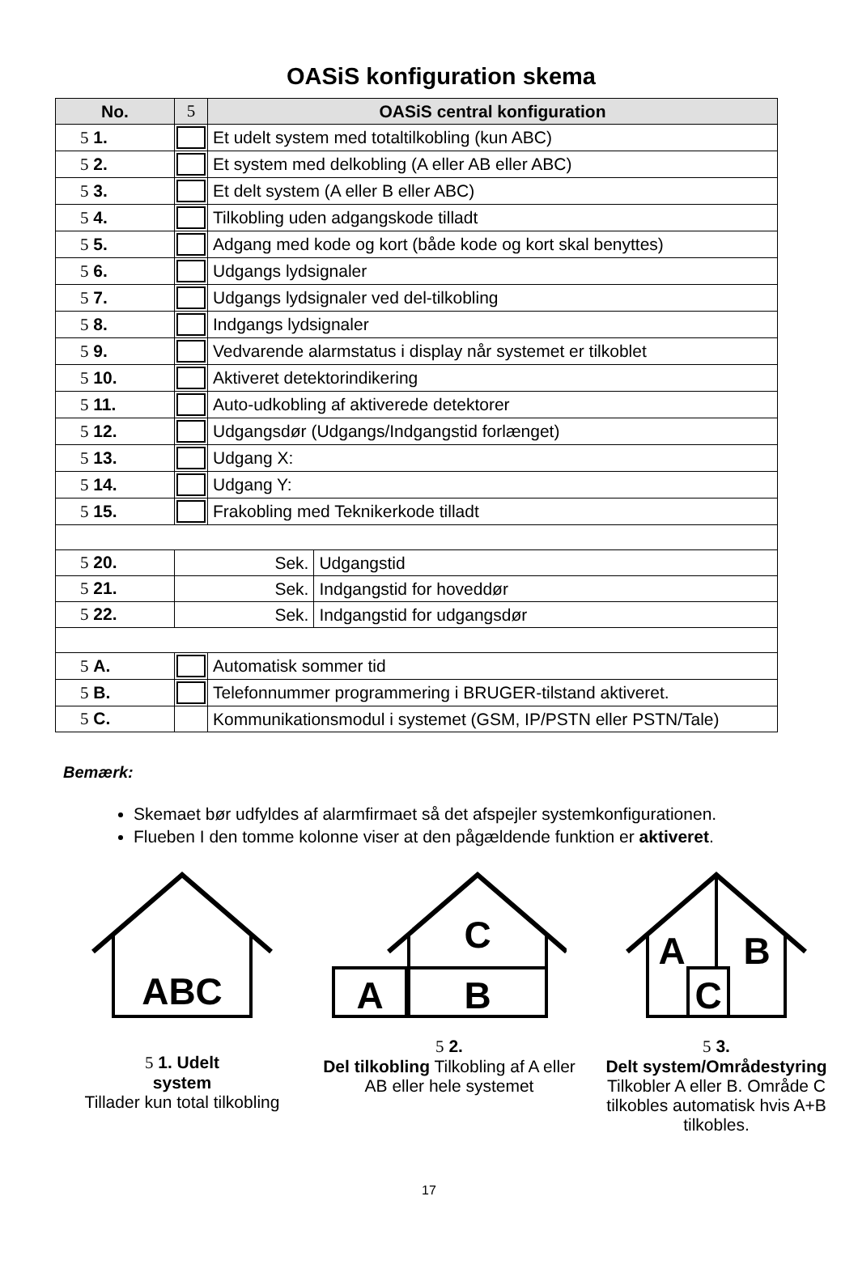OASiS konfiguration skema
| No. | 5 | OASiS central konfiguration | |
| --- | --- | --- | --- |
| 5 1. | | Et udelt system med totaltilkobling (kun ABC) | |
| 5 2. | | Et system med delkobling (A eller AB eller ABC) | |
| 5 3. | | Et delt system (A eller B eller ABC) | |
| 5 4. | | Tilkobling uden adgangskode tilladt | |
| 5 5. | | Adgang med kode og kort (både kode og kort skal benyttes) | |
| 5 6. | | Udgangs lydsignaler | |
| 5 7. | | Udgangs lydsignaler ved del-tilkobling | |
| 5 8. | | Indgangs lydsignaler | |
| 5 9. | | Vedvarende alarmstatus i display når systemet er tilkoblet | |
| 5 10. | | Aktiveret detektorindikering | |
| 5 11. | | Auto-udkobling af aktiverede detektorer | |
| 5 12. | | Udgangsdør (Udgangs/Indgangstid forlænget) | |
| 5 13. | | Udgang X: | |
| 5 14. | | Udgang Y: | |
| 5 15. | | Frakobling med Teknikerkode tilladt | |
| 5 20. | Sek. | | Udgangstid |
| 5 21. | Sek. | | Indgangstid for hoveddør |
| 5 22. | Sek. | | Indgangstid for udgangsdør |
| 5 A. | | Automatisk sommer tid | |
| 5 B. | | Telefonnummer programmering i BRUGER-tilstand aktiveret. | |
| 5 C. | | Kommunikationsmodul i systemet (GSM, IP/PSTN eller PSTN/Tale) | |
Bemærk:
Skemaet bør udfyldes af alarmfirmaet så det afspejler systemkonfigurationen.
Flueben I den tomme kolonne viser at den pågældende funktion er aktiveret.
ABC
5 1. Udelt
system
Tillader kun total tilkobling
C
A
B
5 2.
Del tilkobling Tilkobling af A eller AB eller hele systemet
A
B
C
5 3.
Delt system/Områdestyring Tilkobler A eller B. Område C tilkobles automatisk hvis A+B tilkobles.
17